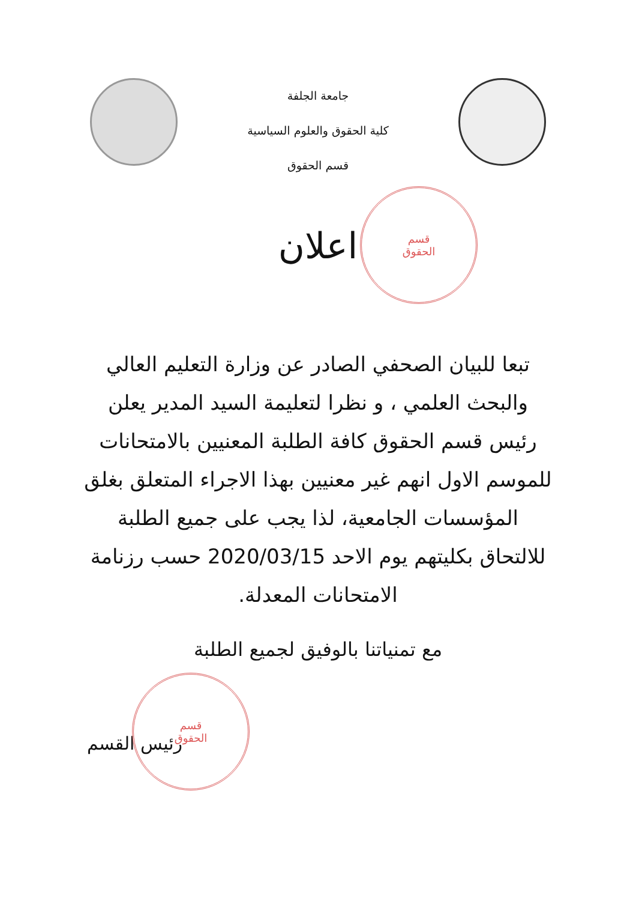جامعة الجلفة
كلية الحقوق والعلوم السياسية
قسم الحقوق
قسم
الحقوق
اعلان
تبعا للبيان الصحفي الصادر عن وزارة التعليم العالي والبحث العلمي ، و نظرا لتعليمة السيد المدير يعلن رئيس قسم الحقوق كافة الطلبة المعنيين بالامتحانات للموسم الاول انهم غير معنيين بهذا الاجراء المتعلق بغلق المؤسسات الجامعية، لذا يجب على جميع الطلبة للالتحاق بكليتهم يوم الاحد 2020/03/15 حسب رزنامة الامتحانات المعدلة.
مع تمنياتنا بالوفيق لجميع الطلبة
رئيس القسم
قسم
الحقوق